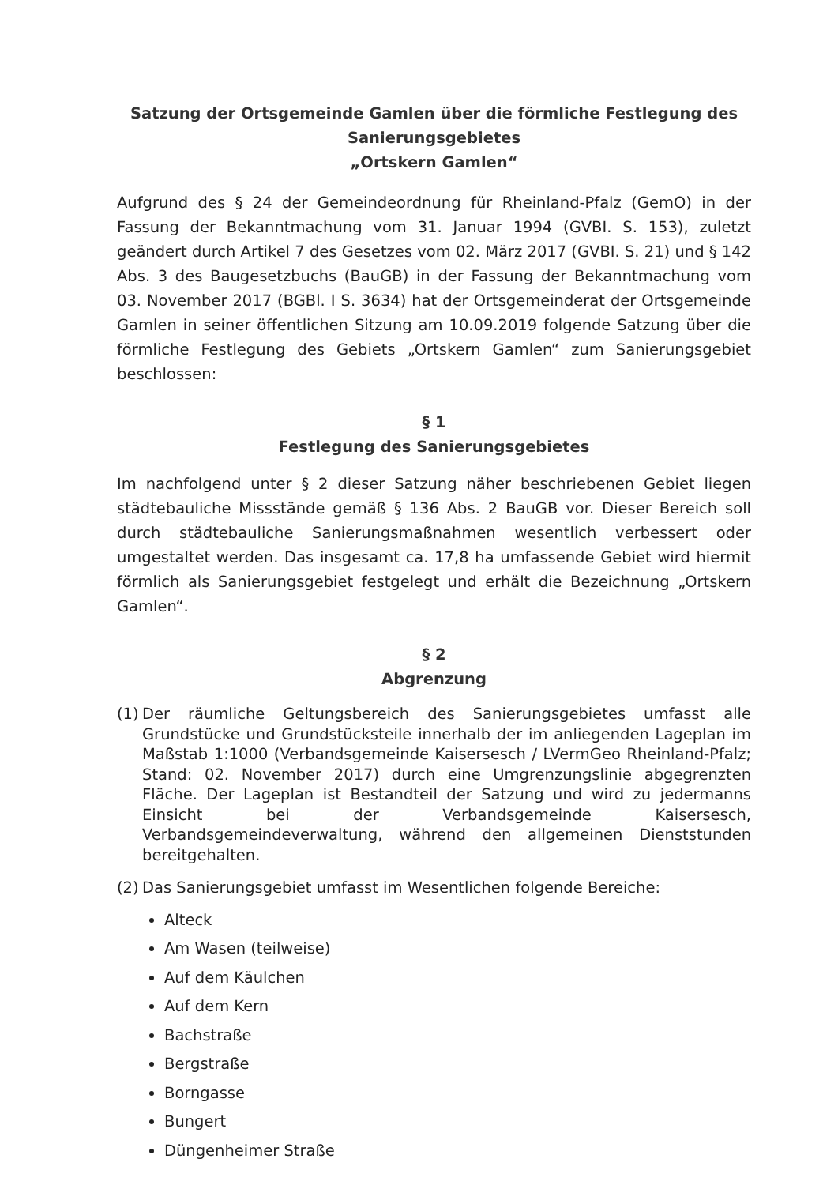Satzung der Ortsgemeinde Gamlen über die förmliche Festlegung des Sanierungsgebietes
„Ortskern Gamlen“
Aufgrund des § 24 der Gemeindeordnung für Rheinland-Pfalz (GemO) in der Fassung der Bekanntmachung vom 31. Januar 1994 (GVBI. S. 153), zuletzt geändert durch Artikel 7 des Gesetzes vom 02. März 2017 (GVBI. S. 21) und § 142 Abs. 3 des Baugesetzbuchs (BauGB) in der Fassung der Bekanntmachung vom 03. November 2017 (BGBl. I S. 3634) hat der Ortsgemeinderat der Ortsgemeinde Gamlen in seiner öffentlichen Sitzung am 10.09.2019 folgende Satzung über die förmliche Festlegung des Gebiets „Ortskern Gamlen“ zum Sanierungsgebiet beschlossen:
§ 1
Festlegung des Sanierungsgebietes
Im nachfolgend unter § 2 dieser Satzung näher beschriebenen Gebiet liegen städtebauliche Missstände gemäß § 136 Abs. 2 BauGB vor. Dieser Bereich soll durch städtebauliche Sanierungsmaßnahmen wesentlich verbessert oder umgestaltet werden. Das insgesamt ca. 17,8 ha umfassende Gebiet wird hiermit förmlich als Sanierungsgebiet festgelegt und erhält die Bezeichnung „Ortskern Gamlen“.
§ 2
Abgrenzung
(1) Der räumliche Geltungsbereich des Sanierungsgebietes umfasst alle Grundstücke und Grundstücksteile innerhalb der im anliegenden Lageplan im Maßstab 1:1000 (Verbandsgemeinde Kaisersesch / LVermGeo Rheinland-Pfalz; Stand: 02. November 2017) durch eine Umgrenzungslinie abgegrenzten Fläche. Der Lageplan ist Bestandteil der Satzung und wird zu jedermanns Einsicht bei der Verbandsgemeinde Kaisersesch, Verbandsgemeindeverwaltung, während den allgemeinen Dienststunden bereitgehalten.
(2) Das Sanierungsgebiet umfasst im Wesentlichen folgende Bereiche:
Alteck
Am Wasen (teilweise)
Auf dem Käulchen
Auf dem Kern
Bachstraße
Bergstraße
Borngasse
Bungert
Düngenheimer Straße